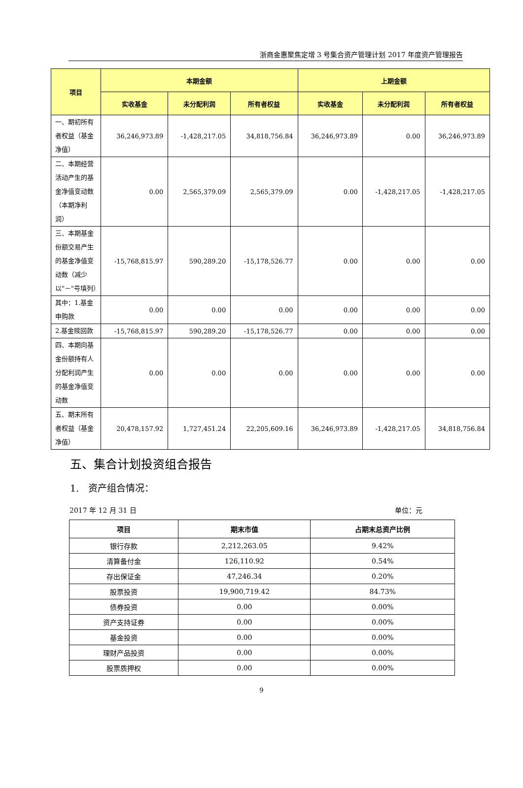浙商金惠聚焦定增 3 号集合资产管理计划 2017 年度资产管理报告
| 项目 | 本期金额 | | | 上期金额 | | |
| --- | --- | --- | --- | --- | --- | --- |
| | 实收基金 | 未分配利润 | 所有者权益 | 实收基金 | 未分配利润 | 所有者权益 |
| 一、期初所有者权益（基金净值） | 36,246,973.89 | -1,428,217.05 | 34,818,756.84 | 36,246,973.89 | 0.00 | 36,246,973.89 |
| 二、本期经营活动产生的基金净值变动数（本期净利润） | 0.00 | 2,565,379.09 | 2,565,379.09 | 0.00 | -1,428,217.05 | -1,428,217.05 |
| 三、本期基金份额交易产生的基金净值变动数（减少以"－"号填列） | -15,768,815.97 | 590,289.20 | -15,178,526.77 | 0.00 | 0.00 | 0.00 |
| 其中：1.基金申购款 | 0.00 | 0.00 | 0.00 | 0.00 | 0.00 | 0.00 |
| 2.基金赎回款 | -15,768,815.97 | 590,289.20 | -15,178,526.77 | 0.00 | 0.00 | 0.00 |
| 四、本期向基金份额持有人分配利润产生的基金净值变动数 | 0.00 | 0.00 | 0.00 | 0.00 | 0.00 | 0.00 |
| 五、期末所有者权益（基金净值） | 20,478,157.92 | 1,727,451.24 | 22,205,609.16 | 36,246,973.89 | -1,428,217.05 | 34,818,756.84 |
五、集合计划投资组合报告
1.　资产组合情况：
2017 年 12 月 31 日 单位：元
| 项目 | 期末市值 | 占期末总资产比例 |
| --- | --- | --- |
| 银行存款 | 2,212,263.05 | 9.42% |
| 清算备付金 | 126,110.92 | 0.54% |
| 存出保证金 | 47,246.34 | 0.20% |
| 股票投资 | 19,900,719.42 | 84.73% |
| 债券投资 | 0.00 | 0.00% |
| 资产支持证券 | 0.00 | 0.00% |
| 基金投资 | 0.00 | 0.00% |
| 理财产品投资 | 0.00 | 0.00% |
| 股票质押权 | 0.00 | 0.00% |
9